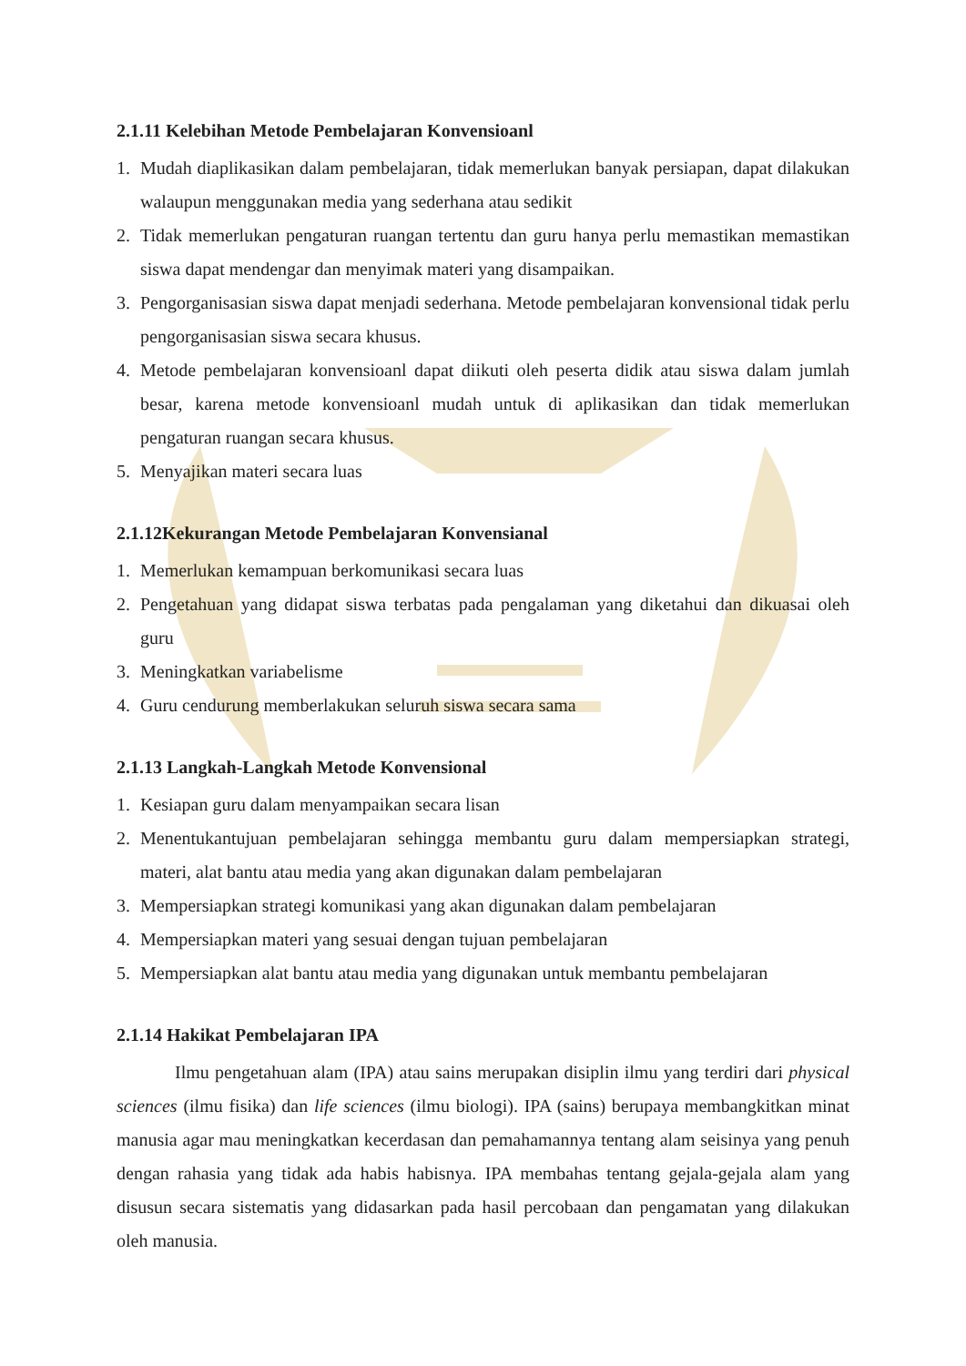2.1.11 Kelebihan Metode Pembelajaran Konvensioanl
1. Mudah diaplikasikan dalam pembelajaran, tidak memerlukan banyak persiapan, dapat dilakukan walaupun menggunakan media yang sederhana atau sedikit
2. Tidak memerlukan pengaturan ruangan tertentu dan guru hanya perlu memastikan memastikan siswa dapat mendengar dan menyimak materi yang disampaikan.
3. Pengorganisasian siswa dapat menjadi sederhana. Metode pembelajaran konvensional tidak perlu pengorganisasian siswa secara khusus.
4. Metode pembelajaran konvensioanl dapat diikuti oleh peserta didik atau siswa dalam jumlah besar, karena metode konvensioanl mudah untuk di aplikasikan dan tidak memerlukan pengaturan ruangan secara khusus.
5. Menyajikan materi secara luas
2.1.12Kekurangan Metode Pembelajaran Konvensianal
1. Memerlukan kemampuan berkomunikasi secara luas
2. Pengetahuan yang didapat siswa terbatas pada pengalaman yang diketahui dan dikuasai oleh guru
3. Meningkatkan variabelisme
4. Guru cendurung memberlakukan seluruh siswa secara sama
2.1.13 Langkah-Langkah Metode Konvensional
1. Kesiapan guru dalam menyampaikan secara lisan
2. Menentukantujuan pembelajaran sehingga membantu guru dalam mempersiapkan strategi, materi, alat bantu atau media yang akan digunakan dalam pembelajaran
3. Mempersiapkan strategi komunikasi yang akan digunakan dalam pembelajaran
4. Mempersiapkan materi yang sesuai dengan tujuan pembelajaran
5. Mempersiapkan alat bantu atau media yang digunakan untuk membantu pembelajaran
2.1.14 Hakikat Pembelajaran IPA
Ilmu pengetahuan alam (IPA) atau sains merupakan disiplin ilmu yang terdiri dari physical sciences (ilmu fisika) dan life sciences (ilmu biologi). IPA (sains) berupaya membangkitkan minat manusia agar mau meningkatkan kecerdasan dan pemahamannya tentang alam seisinya yang penuh dengan rahasia yang tidak ada habis habisnya. IPA membahas tentang gejala-gejala alam yang disusun secara sistematis yang didasarkan pada hasil percobaan dan pengamatan yang dilakukan oleh manusia.